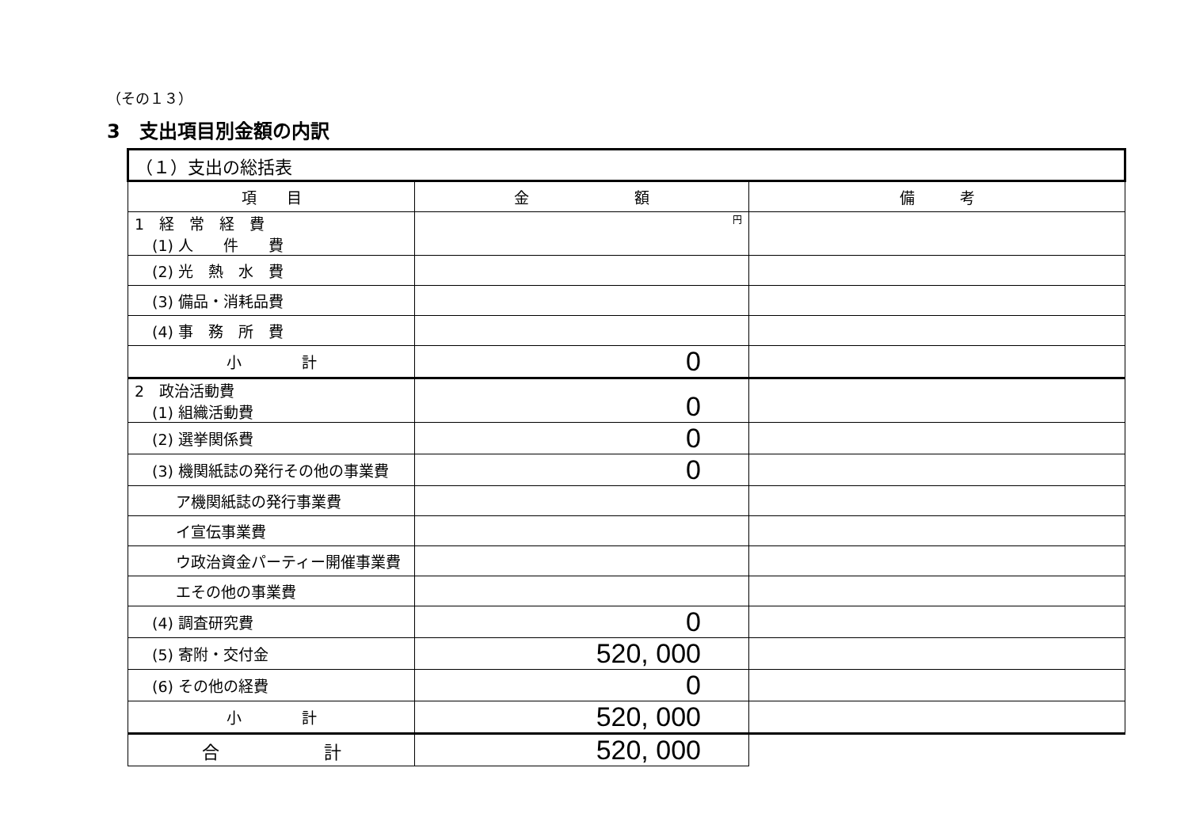（その１３）
3　支出項目別金額の内訳
| （１）支出の総括表 | | |
| 項 目 | 金 額 | 備 考 |
| 1 経 常 経 費 (1) 人 件 費 | 円 | |
| (2) 光 熱 水 費 | | |
| (3) 備品・消耗品費 | | |
| (4) 事 務 所 費 | | |
| 小 計 | 0 | |
| 2 政治活動費 (1) 組織活動費 | 0 | |
| (2) 選挙関係費 | 0 | |
| (3) 機関紙誌の発行その他の事業費 | 0 | |
| ア機関紙誌の発行事業費 | | |
| イ宣伝事業費 | | |
| ウ政治資金パーティー開催事業費 | | |
| エその他の事業費 | | |
| (4) 調査研究費 | 0 | |
| (5) 寄附・交付金 | 520, 000 | |
| (6) その他の経費 | 0 | |
| 小 計 | 520, 000 | |
| 合 計 | 520, 000 | |